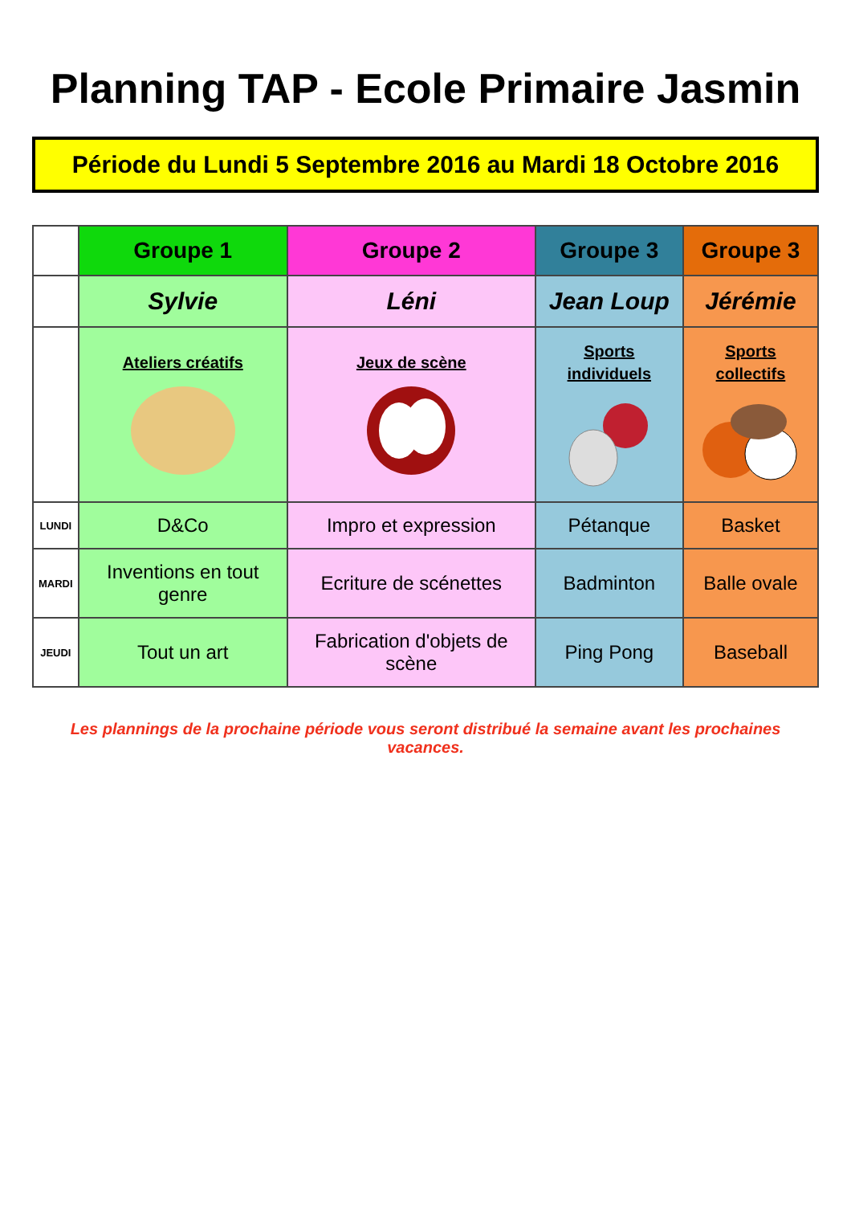Planning TAP - Ecole Primaire Jasmin
Période du Lundi 5 Septembre 2016 au Mardi 18 Octobre 2016
| | Groupe 1 | Groupe 2 | Groupe 3 | Groupe 3 |
| | Sylvie | Léni | Jean Loup | Jérémie |
| | Ateliers créatifs | Jeux de scène | Sports individuels | Sports collectifs |
| LUNDI | D&Co | Impro et expression | Pétanque | Basket |
| MARDI | Inventions en tout genre | Ecriture de scénettes | Badminton | Balle ovale |
| JEUDI | Tout un art | Fabrication d'objets de scène | Ping Pong | Baseball |
Les plannings de la prochaine période vous seront distribué la semaine avant les prochaines vacances.